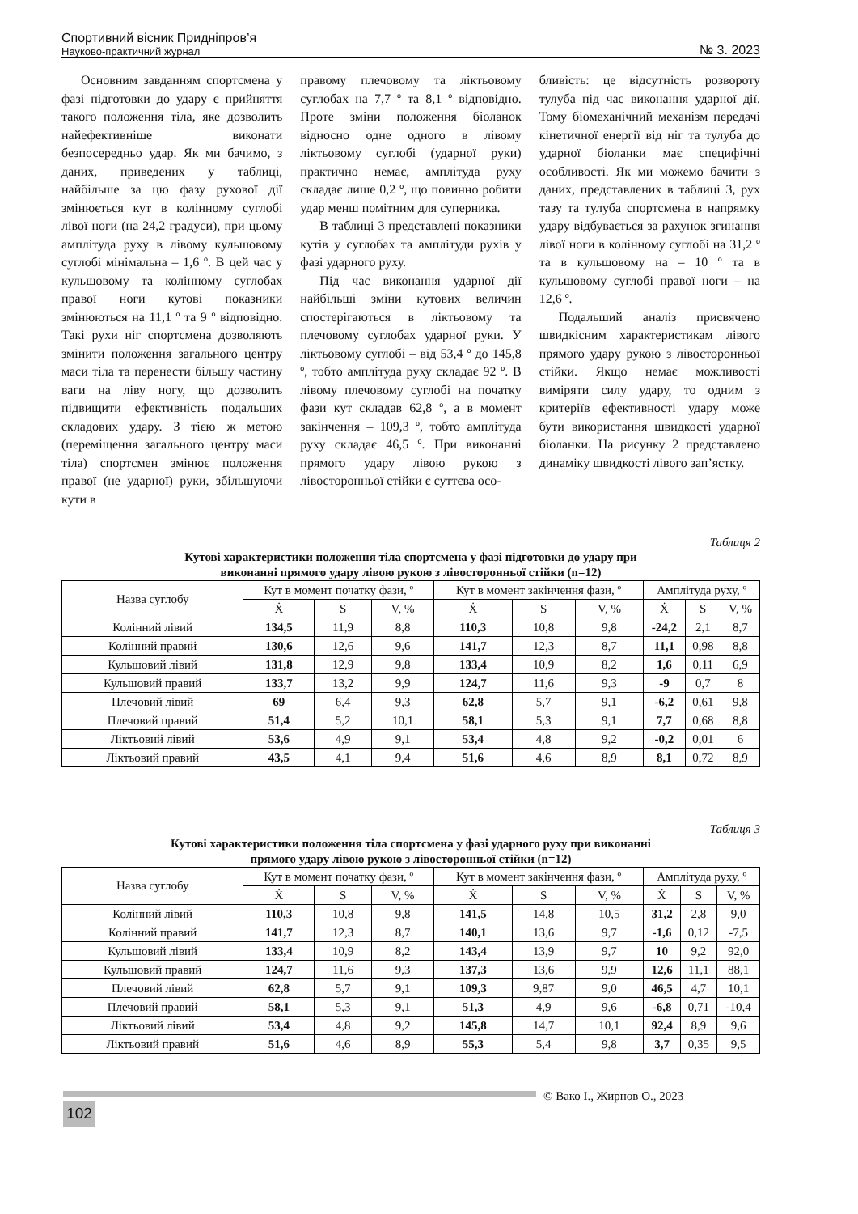Спортивний вісник Придніпров’я
Науково-практичний журнал
№ 3. 2023
Основним завданням спортсмена у фазі підготовки до удару є прийняття такого положення тіла, яке дозволить найефективніше виконати безпосередньо удар. Як ми бачимо, з даних, приведених у таблиці, найбільше за цю фазу рухової дії змінюється кут в колінному суглобі лівої ноги (на 24,2 градуси), при цьому амплітуда руху в лівому кульшовому суглобі мінімальна – 1,6 º. В цей час у кульшовому та колінному суглобах правої ноги кутові показники змінюються на 11,1 º та 9 º відповідно. Такі рухи ніг спортсмена дозволяють змінити положення загального центру маси тіла та перенести більшу частину ваги на ліву ногу, що дозволить підвищити ефективність подальших складових удару. З тією ж метою (переміщення загального центру маси тіла) спортсмен змінює положення правої (не ударної) руки, збільшуючи кути в
правому плечовому та ліктьовому суглобах на 7,7 º та 8,1 º відповідно. Проте зміни положення біоланок відносно одне одного в лівому ліктьовому суглобі (ударної руки) практично немає, амплітуда руху складає лише 0,2 º, що повинно робити удар менш помітним для суперника.
В таблиці 3 представлені показники кутів у суглобах та амплітуди рухів у фазі ударного руху.
Під час виконання ударної дії найбільші зміни кутових величин спостерігаються в ліктьовому та плечовому суглобах ударної руки. У ліктьовому суглобі – від 53,4 º до 145,8 º, тобто амплітуда руху складає 92 º. В лівому плечовому суглобі на початку фази кут складав 62,8 º, а в момент закінчення – 109,3 º, тобто амплітуда руху складає 46,5 º. При виконанні прямого удару лівою рукою з лівосторонньої стійки є суттєва осо-
бливість: це відсутність розвороту тулуба під час виконання ударної дії. Тому біомеханічний механізм передачі кінетичної енергії від ніг та тулуба до ударної біоланки має специфічні особливості. Як ми можемо бачити з даних, представлених в таблиці 3, рух тазу та тулуба спортсмена в напрямку удару відбувається за рахунок згинання лівої ноги в колінному суглобі на 31,2 º та в кульшовому на – 10 º та в кульшовому суглобі правої ноги – на 12,6 º.
Подальший аналіз присвячено швидкісним характеристикам лівого прямого удару рукою з лівосторонньої стійки. Якщо немає можливості виміряти силу удару, то одним з критеріїв ефективності удару може бути використання швидкості ударної біоланки. На рисунку 2 представлено динаміку швидкості лівого зап’ястку.
Таблиця 2
Кутові характеристики положення тіла спортсмена у фазі підготовки до удару при
виконанні прямого удару лівою рукою з лівосторонньої стійки (n=12)
| Назва суглобу | Кут в момент початку фази, º | | | Кут в момент закінчення фази, º | | | Амплітуда руху, º | | |
| --- | --- | --- | --- | --- | --- | --- | --- | --- | --- |
| | Ẋ | S | V, % | Ẋ | S | V, % | Ẋ | S | V, % |
| Колінний лівий | 134,5 | 11,9 | 8,8 | 110,3 | 10,8 | 9,8 | -24,2 | 2,1 | 8,7 |
| Колінний правий | 130,6 | 12,6 | 9,6 | 141,7 | 12,3 | 8,7 | 11,1 | 0,98 | 8,8 |
| Кульшовий лівий | 131,8 | 12,9 | 9,8 | 133,4 | 10,9 | 8,2 | 1,6 | 0,11 | 6,9 |
| Кульшовий правий | 133,7 | 13,2 | 9,9 | 124,7 | 11,6 | 9,3 | -9 | 0,7 | 8 |
| Плечовий лівий | 69 | 6,4 | 9,3 | 62,8 | 5,7 | 9,1 | -6,2 | 0,61 | 9,8 |
| Плечовий правий | 51,4 | 5,2 | 10,1 | 58,1 | 5,3 | 9,1 | 7,7 | 0,68 | 8,8 |
| Ліктьовий лівий | 53,6 | 4,9 | 9,1 | 53,4 | 4,8 | 9,2 | -0,2 | 0,01 | 6 |
| Ліктьовий правий | 43,5 | 4,1 | 9,4 | 51,6 | 4,6 | 8,9 | 8,1 | 0,72 | 8,9 |
Таблиця 3
Кутові характеристики положення тіла спортсмена у фазі ударного руху при виконанні
прямого удару лівою рукою з лівосторонньої стійки (n=12)
| Назва суглобу | Кут в момент початку фази, º | | | Кут в момент закінчення фази, º | | | Амплітуда руху, º | | |
| --- | --- | --- | --- | --- | --- | --- | --- | --- | --- |
| | Ẋ | S | V, % | Ẋ | S | V, % | Ẋ | S | V, % |
| Колінний лівий | 110,3 | 10,8 | 9,8 | 141,5 | 14,8 | 10,5 | 31,2 | 2,8 | 9,0 |
| Колінний правий | 141,7 | 12,3 | 8,7 | 140,1 | 13,6 | 9,7 | -1,6 | 0,12 | -7,5 |
| Кульшовий лівий | 133,4 | 10,9 | 8,2 | 143,4 | 13,9 | 9,7 | 10 | 9,2 | 92,0 |
| Кульшовий правий | 124,7 | 11,6 | 9,3 | 137,3 | 13,6 | 9,9 | 12,6 | 11,1 | 88,1 |
| Плечовий лівий | 62,8 | 5,7 | 9,1 | 109,3 | 9,87 | 9,0 | 46,5 | 4,7 | 10,1 |
| Плечовий правий | 58,1 | 5,3 | 9,1 | 51,3 | 4,9 | 9,6 | -6,8 | 0,71 | -10,4 |
| Ліктьовий лівий | 53,4 | 4,8 | 9,2 | 145,8 | 14,7 | 10,1 | 92,4 | 8,9 | 9,6 |
| Ліктьовий правий | 51,6 | 4,6 | 8,9 | 55,3 | 5,4 | 9,8 | 3,7 | 0,35 | 9,5 |
© Вако І., Жирнов О., 2023
102